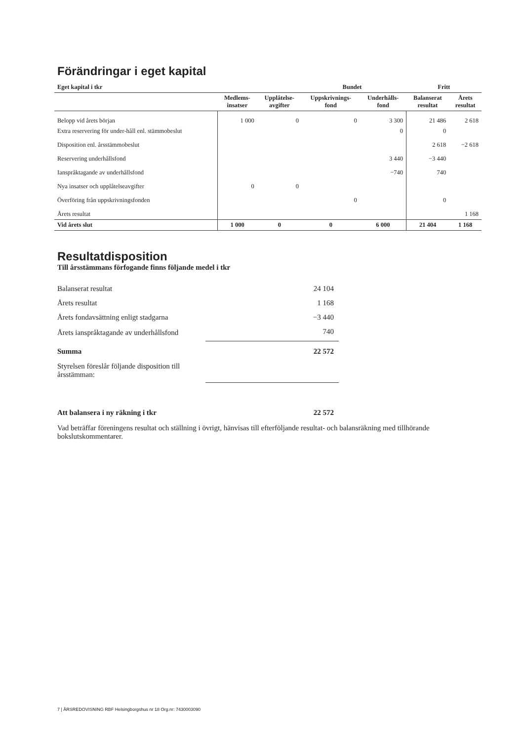Förändringar i eget kapital
| Eget kapital i tkr | Bundet | | | | Fritt | |
| --- | --- | --- | --- | --- | --- | --- |
| | Medlems- insatser | Upplåtelse- avgifter | Uppskrivnings- fond | Underhålls- fond | Balanserat resultat | Årets resultat |
| Belopp vid årets början | 1 000 | 0 | 0 | 3 300 | 21 486 | 2 618 |
| Extra reservering för under-håll enl. stämmobeslut | | | | 0 | 0 | |
| Disposition enl. årsstämmobeslut | | | | | 2 618 | −2 618 |
| Reservering underhållsfond | | | | 3 440 | −3 440 | |
| Ianspråktagande av underhållsfond | | | | −740 | 740 | |
| Nya insatser och upplåtelseavgifter | 0 | 0 | | | | |
| Överföring från uppskrivningsfonden | | | 0 | | 0 | |
| Årets resultat | | | | | | 1 168 |
| Vid årets slut | 1 000 | 0 | 0 | 6 000 | 21 404 | 1 168 |
Resultatdisposition
Till årsstämmans förfogande finns följande medel i tkr
| Balanserat resultat | 24 104 |
| Årets resultat | 1 168 |
| Årets fondavsättning enligt stadgarna | −3 440 |
| Årets ianspråktagande av underhållsfond | 740 |
| Summa | 22 572 |
| Styrelsen föreslår följande disposition till årsstämman: | |
| Att balansera i ny räkning i tkr | 22 572 |
Vad beträffar föreningens resultat och ställning i övrigt, hänvisas till efterföljande resultat- och balansräkning med tillhörande bokslutskommentarer.
7 | ÅRSREDOVISNING RBF Helsingborgshus nr 18 Org.nr: 7430003090